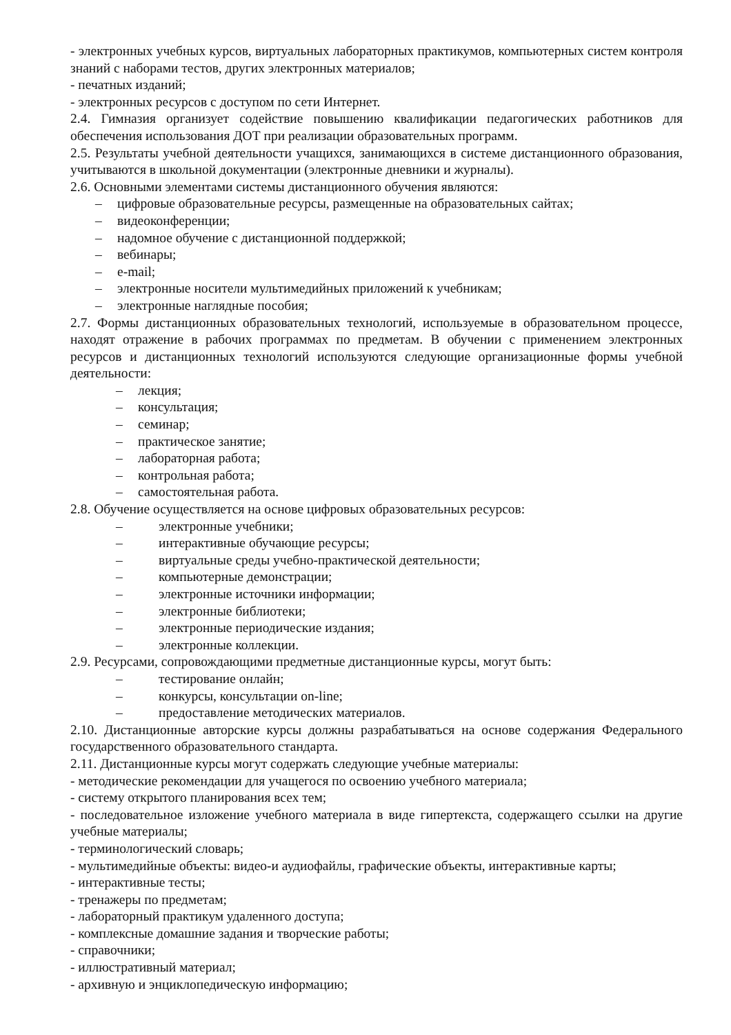- электронных учебных курсов, виртуальных лабораторных практикумов, компьютерных систем контроля знаний с наборами тестов, других электронных материалов;
- печатных изданий;
- электронных ресурсов с доступом по сети Интернет.
2.4. Гимназия организует содействие повышению квалификации педагогических работников для обеспечения использования ДОТ при реализации образовательных программ.
2.5. Результаты учебной деятельности учащихся, занимающихся в системе дистанционного образования, учитываются в школьной документации (электронные дневники и журналы).
2.6. Основными элементами системы дистанционного обучения являются:
– цифровые образовательные ресурсы, размещенные на образовательных сайтах;
– видеоконференции;
– надомное обучение с дистанционной поддержкой;
– вебинары;
– e-mail;
– электронные носители мультимедийных приложений к учебникам;
– электронные наглядные пособия;
2.7. Формы дистанционных образовательных технологий, используемые в образовательном процессе, находят отражение в рабочих программах по предметам. В обучении с применением электронных ресурсов и дистанционных технологий используются следующие организационные формы учебной деятельности:
– лекция;
– консультация;
– семинар;
– практическое занятие;
– лабораторная работа;
– контрольная работа;
– самостоятельная работа.
2.8. Обучение осуществляется на основе цифровых образовательных ресурсов:
– электронные учебники;
– интерактивные обучающие ресурсы;
– виртуальные среды учебно-практической деятельности;
– компьютерные демонстрации;
– электронные источники информации;
– электронные библиотеки;
– электронные периодические издания;
– электронные коллекции.
2.9. Ресурсами, сопровождающими предметные дистанционные курсы, могут быть:
– тестирование онлайн;
– конкурсы, консультации on-line;
– предоставление методических материалов.
2.10. Дистанционные авторские курсы должны разрабатываться на основе содержания Федерального государственного образовательного стандарта.
2.11. Дистанционные курсы могут содержать следующие учебные материалы:
- методические рекомендации для учащегося по освоению учебного материала;
- систему открытого планирования всех тем;
- последовательное изложение учебного материала в виде гипертекста, содержащего ссылки на другие учебные материалы;
- терминологический словарь;
- мультимедийные объекты: видео-и аудиофайлы, графические объекты, интерактивные карты;
- интерактивные тесты;
- тренажеры по предметам;
- лабораторный практикум удаленного доступа;
- комплексные домашние задания и творческие работы;
- справочники;
- иллюстративный материал;
- архивную и энциклопедическую информацию;